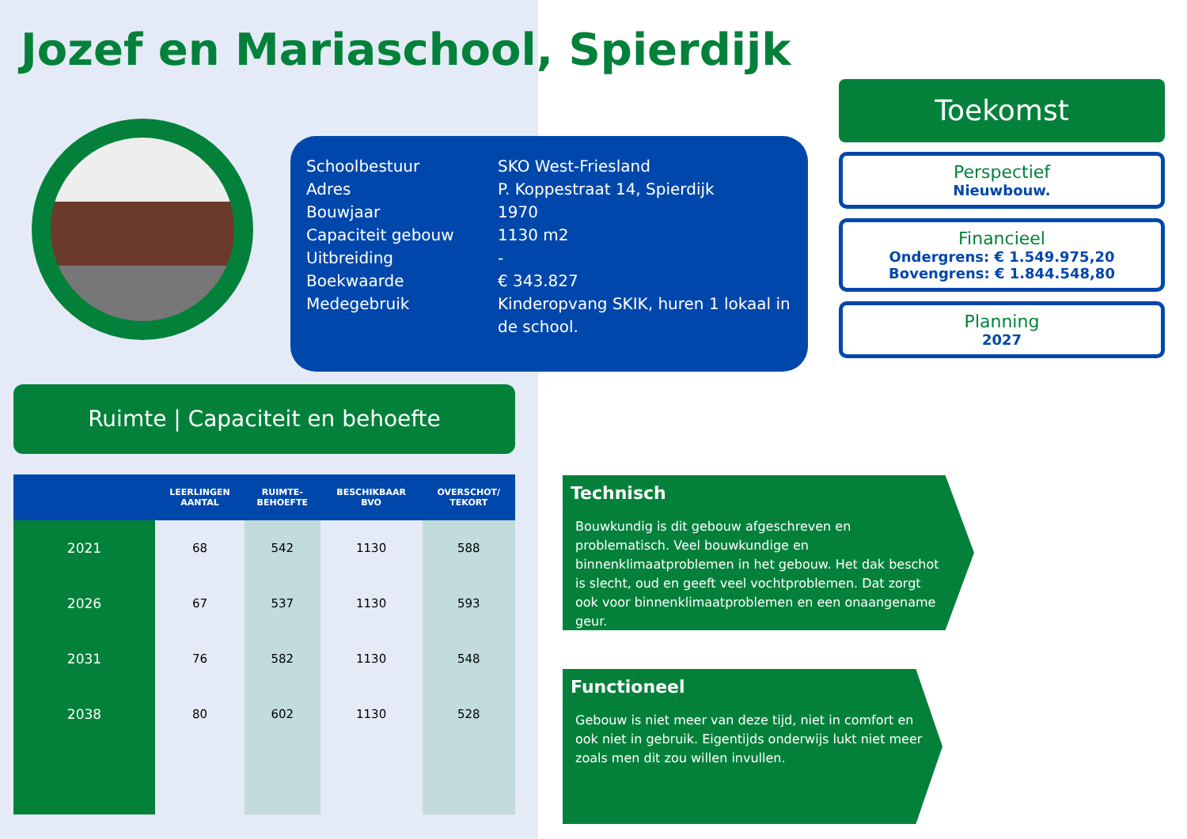Jozef en Mariaschool, Spierdijk
| Schoolbestuur | SKO West-Friesland |
| Adres | P. Koppestraat 14, Spierdijk |
| Bouwjaar | 1970 |
| Capaciteit gebouw | 1130 m2 |
| Uitbreiding | - |
| Boekwaarde | € 343.827 |
| Medegebruik | Kinderopvang SKIK, huren 1 lokaal in de school. |
Ruimte | Capaciteit en behoefte
| | LEERLINGEN AANTAL | RUIMTE- BEHOEFTE | BESCHIKBAAR BVO | OVERSCHOT/ TEKORT |
| --- | --- | --- | --- | --- |
| 2021 | 68 | 542 | 1130 | 588 |
| 2026 | 67 | 537 | 1130 | 593 |
| 2031 | 76 | 582 | 1130 | 548 |
| 2038 | 80 | 602 | 1130 | 528 |
Toekomst
Perspectief
Nieuwbouw.
Financieel
Ondergrens: € 1.549.975,20
Bovengrens: € 1.844.548,80
Planning
2027
Technisch
Bouwkundig is dit gebouw afgeschreven en problematisch. Veel bouwkundige en binnenklimaatproblemen in het gebouw. Het dak beschot is slecht, oud en geeft veel vochtproblemen. Dat zorgt ook voor binnenklimaatproblemen en een onaangename geur.
Functioneel
Gebouw is niet meer van deze tijd, niet in comfort en ook niet in gebruik. Eigentijds onderwijs lukt niet meer zoals men dit zou willen invullen.